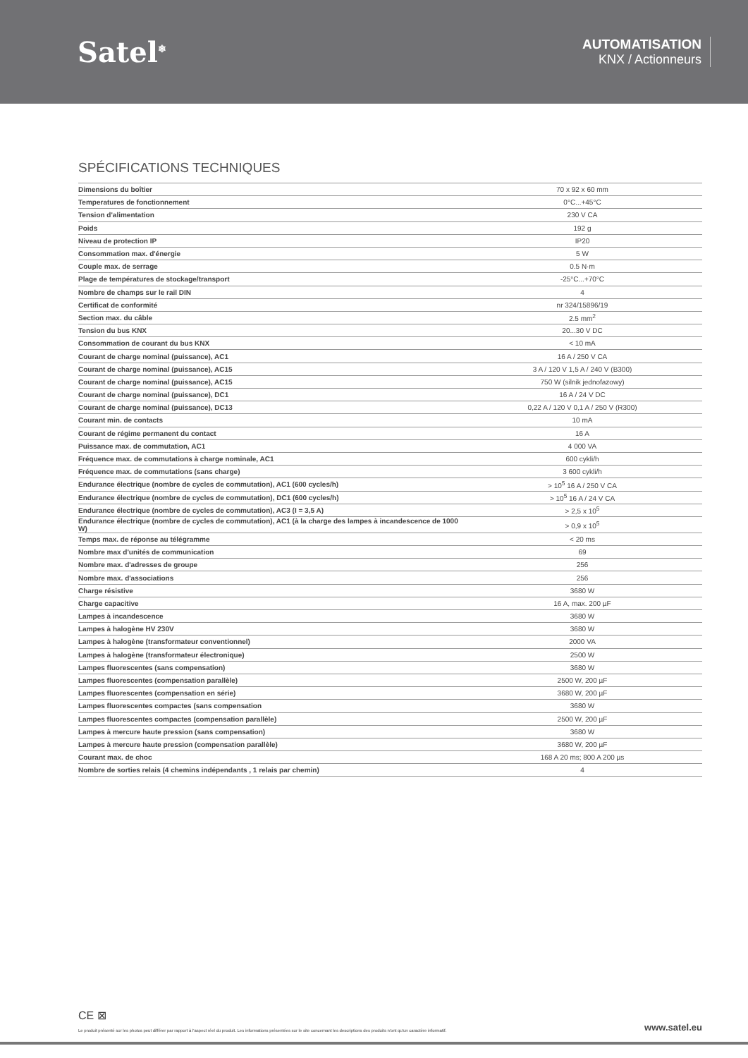Satel<sup>❄</sup>
AUTOMATISATION
KNX / Actionneurs
SPÉCIFICATIONS TECHNIQUES
| Dimensions du boîtier | 70 x 92 x 60 mm |
| Temperatures de fonctionnement | 0°C...+45°C |
| Tension d'alimentation | 230 V CA |
| Poids | 192 g |
| Niveau de protection IP | IP20 |
| Consommation max. d'énergie | 5 W |
| Couple max. de serrage | 0.5 N·m |
| Plage de températures de stockage/transport | -25°C...+70°C |
| Nombre de champs sur le rail DIN | 4 |
| Certificat de conformité | nr 324/15896/19 |
| Section max. du câble | 2.5 mm<sup>2</sup> |
| Tension du bus KNX | 20...30 V DC |
| Consommation de courant du bus KNX | < 10 mA |
| Courant de charge nominal (puissance), AC1 | 16 A / 250 V CA |
| Courant de charge nominal (puissance), AC15 | 3 A / 120 V 1,5 A / 240 V (B300) |
| Courant de charge nominal (puissance), AC15 | 750 W (silnik jednofazowy) |
| Courant de charge nominal (puissance), DC1 | 16 A / 24 V DC |
| Courant de charge nominal (puissance), DC13 | 0,22 A / 120 V 0,1 A / 250 V (R300) |
| Courant min. de contacts | 10 mA |
| Courant de régime permanent du contact | 16 A |
| Puissance max. de commutation, AC1 | 4 000 VA |
| Fréquence max. de commutations à charge nominale, AC1 | 600 cykli/h |
| Fréquence max. de commutations (sans charge) | 3 600 cykli/h |
| Endurance électrique (nombre de cycles de commutation), AC1 (600 cycles/h) | > 10<sup>5</sup> 16 A / 250 V CA |
| Endurance électrique (nombre de cycles de commutation), DC1 (600 cycles/h) | > 10<sup>5</sup> 16 A / 24 V CA |
| Endurance électrique (nombre de cycles de commutation), AC3 (I = 3,5 A) | > 2,5 x 10<sup>5</sup> |
| Endurance électrique (nombre de cycles de commutation), AC1 (à la charge des lampes à incandescence de 1000 W) | > 0,9 x 10<sup>5</sup> |
| Temps max. de réponse au télégramme | < 20 ms |
| Nombre max d'unités de communication | 69 |
| Nombre max. d'adresses de groupe | 256 |
| Nombre max. d'associations | 256 |
| Charge résistive | 3680 W |
| Charge capacitive | 16 A, max. 200 µF |
| Lampes à incandescence | 3680 W |
| Lampes à halogène HV 230V | 3680 W |
| Lampes à halogène (transformateur conventionnel) | 2000 VA |
| Lampes à halogène (transformateur électronique) | 2500 W |
| Lampes fluorescentes (sans compensation) | 3680 W |
| Lampes fluorescentes (compensation parallèle) | 2500 W, 200 µF |
| Lampes fluorescentes (compensation en série) | 3680 W, 200 µF |
| Lampes fluorescentes compactes (sans compensation | 3680 W |
| Lampes fluorescentes compactes (compensation parallèle) | 2500 W, 200 µF |
| Lampes à mercure haute pression (sans compensation) | 3680 W |
| Lampes à mercure haute pression (compensation parallèle) | 3680 W, 200 µF |
| Courant max. de choc | 168 A 20 ms; 800 A 200 µs |
| Nombre de sorties relais (4 chemins indépendants , 1 relais par chemin) | 4 |
CE ⊠
Le produit présenté sur les photos peut différer par rapport à l'aspect réel du produit. Les informations présentées sur le site concernant les descriptions des produits n'ont qu'un caractère informatif. www.satel.eu